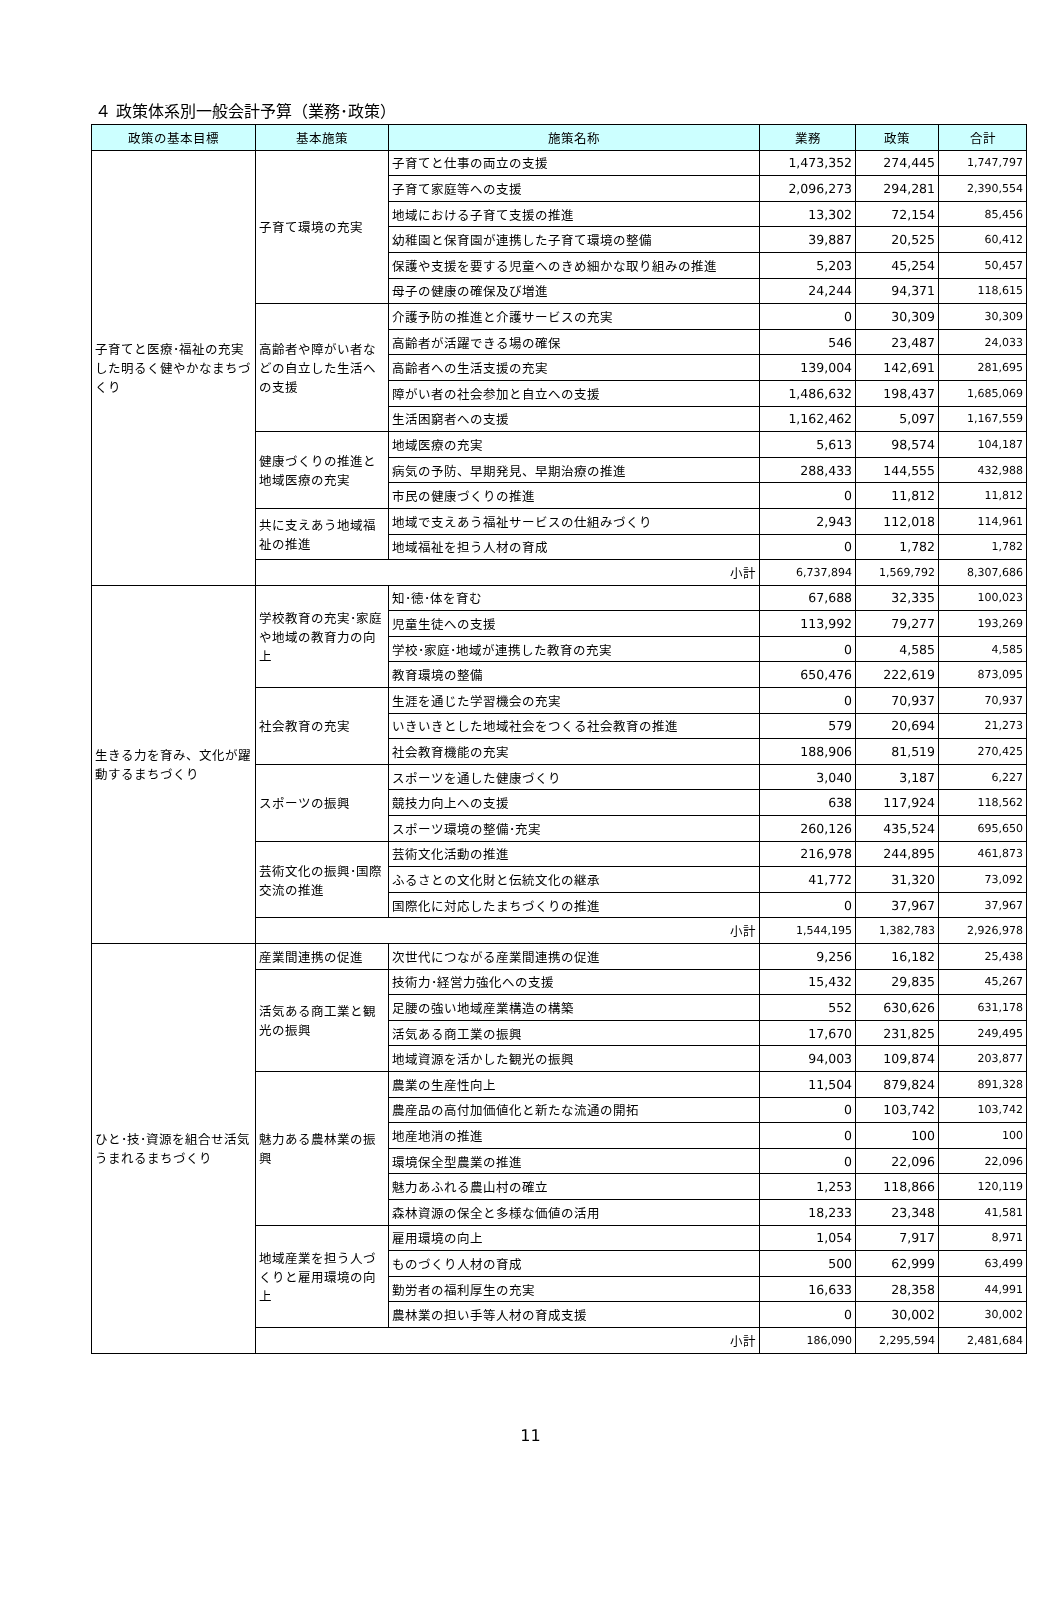４ 政策体系別一般会計予算（業務･政策）
| 政策の基本目標 | 基本施策 | 施策名称 | 業務 | 政策 | 合計 |
| --- | --- | --- | --- | --- | --- |
| 子育てと医療･福祉の充実した明るく健やかなまちづくり | 子育て環境の充実 | 子育てと仕事の両立の支援 | 1,473,352 | 274,445 | 1,747,797 |
| | | 子育て家庭等への支援 | 2,096,273 | 294,281 | 2,390,554 |
| | | 地域における子育て支援の推進 | 13,302 | 72,154 | 85,456 |
| | | 幼稚園と保育園が連携した子育て環境の整備 | 39,887 | 20,525 | 60,412 |
| | | 保護や支援を要する児童へのきめ細かな取り組みの推進 | 5,203 | 45,254 | 50,457 |
| | | 母子の健康の確保及び増進 | 24,244 | 94,371 | 118,615 |
| | 高齢者や障がい者などの自立した生活への支援 | 介護予防の推進と介護サービスの充実 | 0 | 30,309 | 30,309 |
| | | 高齢者が活躍できる場の確保 | 546 | 23,487 | 24,033 |
| | | 高齢者への生活支援の充実 | 139,004 | 142,691 | 281,695 |
| | | 障がい者の社会参加と自立への支援 | 1,486,632 | 198,437 | 1,685,069 |
| | | 生活困窮者への支援 | 1,162,462 | 5,097 | 1,167,559 |
| | 健康づくりの推進と地域医療の充実 | 地域医療の充実 | 5,613 | 98,574 | 104,187 |
| | | 病気の予防、早期発見、早期治療の推進 | 288,433 | 144,555 | 432,988 |
| | | 市民の健康づくりの推進 | 0 | 11,812 | 11,812 |
| | 共に支えあう地域福祉の推進 | 地域で支えあう福祉サービスの仕組みづくり | 2,943 | 112,018 | 114,961 |
| | | 地域福祉を担う人材の育成 | 0 | 1,782 | 1,782 |
| | 小計 | | 6,737,894 | 1,569,792 | 8,307,686 |
| 生きる力を育み、文化が躍動するまちづくり | 学校教育の充実･家庭や地域の教育力の向上 | 知･徳･体を育む | 67,688 | 32,335 | 100,023 |
| | | 児童生徒への支援 | 113,992 | 79,277 | 193,269 |
| | | 学校･家庭･地域が連携した教育の充実 | 0 | 4,585 | 4,585 |
| | | 教育環境の整備 | 650,476 | 222,619 | 873,095 |
| | 社会教育の充実 | 生涯を通じた学習機会の充実 | 0 | 70,937 | 70,937 |
| | | いきいきとした地域社会をつくる社会教育の推進 | 579 | 20,694 | 21,273 |
| | | 社会教育機能の充実 | 188,906 | 81,519 | 270,425 |
| | スポーツの振興 | スポーツを通した健康づくり | 3,040 | 3,187 | 6,227 |
| | | 競技力向上への支援 | 638 | 117,924 | 118,562 |
| | | スポーツ環境の整備･充実 | 260,126 | 435,524 | 695,650 |
| | 芸術文化の振興･国際交流の推進 | 芸術文化活動の推進 | 216,978 | 244,895 | 461,873 |
| | | ふるさとの文化財と伝統文化の継承 | 41,772 | 31,320 | 73,092 |
| | | 国際化に対応したまちづくりの推進 | 0 | 37,967 | 37,967 |
| | 小計 | | 1,544,195 | 1,382,783 | 2,926,978 |
| ひと･技･資源を組合せ活気うまれるまちづくり | 産業間連携の促進 | 次世代につながる産業間連携の促進 | 9,256 | 16,182 | 25,438 |
| | 活気ある商工業と観光の振興 | 技術力･経営力強化への支援 | 15,432 | 29,835 | 45,267 |
| | | 足腰の強い地域産業構造の構築 | 552 | 630,626 | 631,178 |
| | | 活気ある商工業の振興 | 17,670 | 231,825 | 249,495 |
| | | 地域資源を活かした観光の振興 | 94,003 | 109,874 | 203,877 |
| | 魅力ある農林業の振興 | 農業の生産性向上 | 11,504 | 879,824 | 891,328 |
| | | 農産品の高付加価値化と新たな流通の開拓 | 0 | 103,742 | 103,742 |
| | | 地産地消の推進 | 0 | 100 | 100 |
| | | 環境保全型農業の推進 | 0 | 22,096 | 22,096 |
| | | 魅力あふれる農山村の確立 | 1,253 | 118,866 | 120,119 |
| | | 森林資源の保全と多様な価値の活用 | 18,233 | 23,348 | 41,581 |
| | 地域産業を担う人づくりと雇用環境の向上 | 雇用環境の向上 | 1,054 | 7,917 | 8,971 |
| | | ものづくり人材の育成 | 500 | 62,999 | 63,499 |
| | | 勤労者の福利厚生の充実 | 16,633 | 28,358 | 44,991 |
| | | 農林業の担い手等人材の育成支援 | 0 | 30,002 | 30,002 |
| | 小計 | | 186,090 | 2,295,594 | 2,481,684 |
11